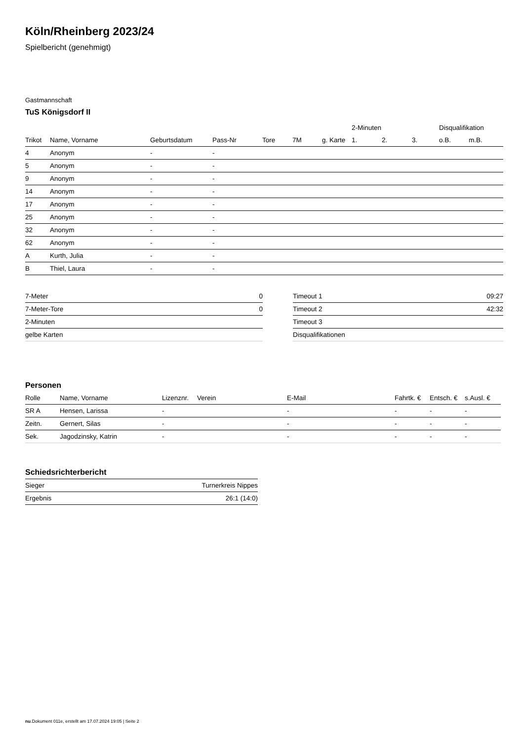Köln/Rheinberg 2023/24
Spielbericht (genehmigt)
Gastmannschaft
TuS Königsdorf II
| | | | | | | | 2-Minuten | | | Disqualifikation | |
| --- | --- | --- | --- | --- | --- | --- | --- | --- | --- | --- | --- |
| Trikot | Name, Vorname | Geburtsdatum | Pass-Nr | Tore | 7M | g. Karte | 1. | 2. | 3. | o.B. | m.B. |
| 4 | Anonym | - | - | | | | | | | | |
| 5 | Anonym | - | - | | | | | | | | |
| 9 | Anonym | - | - | | | | | | | | |
| 14 | Anonym | - | - | | | | | | | | |
| 17 | Anonym | - | - | | | | | | | | |
| 25 | Anonym | - | - | | | | | | | | |
| 32 | Anonym | - | - | | | | | | | | |
| 62 | Anonym | - | - | | | | | | | | |
| A | Kurth, Julia | - | - | | | | | | | | |
| B | Thiel, Laura | - | - | | | | | | | | |
| 7-Meter | 0 |
| 7-Meter-Tore | 0 |
| 2-Minuten | |
| gelbe Karten | |
| Timeout 1 | 09:27 |
| Timeout 2 | 42:32 |
| Timeout 3 | |
| Disqualifikationen | |
Personen
| Rolle | Name, Vorname | Lizenznr. | Verein | E-Mail | Fahrtk. € | Entsch. € | s.Ausl. € |
| --- | --- | --- | --- | --- | --- | --- | --- |
| SR A | Hensen, Larissa | - | | - | - | - | - |
| Zeitn. | Gernert, Silas | - | | - | - | - | - |
| Sek. | Jagodzinsky, Katrin | - | | - | - | - | - |
Schiedsrichterbericht
| Sieger | Turnerkreis Nippes |
| Ergebnis | 26:1 (14:0) |
nu.Dokument 011e, erstellt am 17.07.2024 19:05 | Seite 2